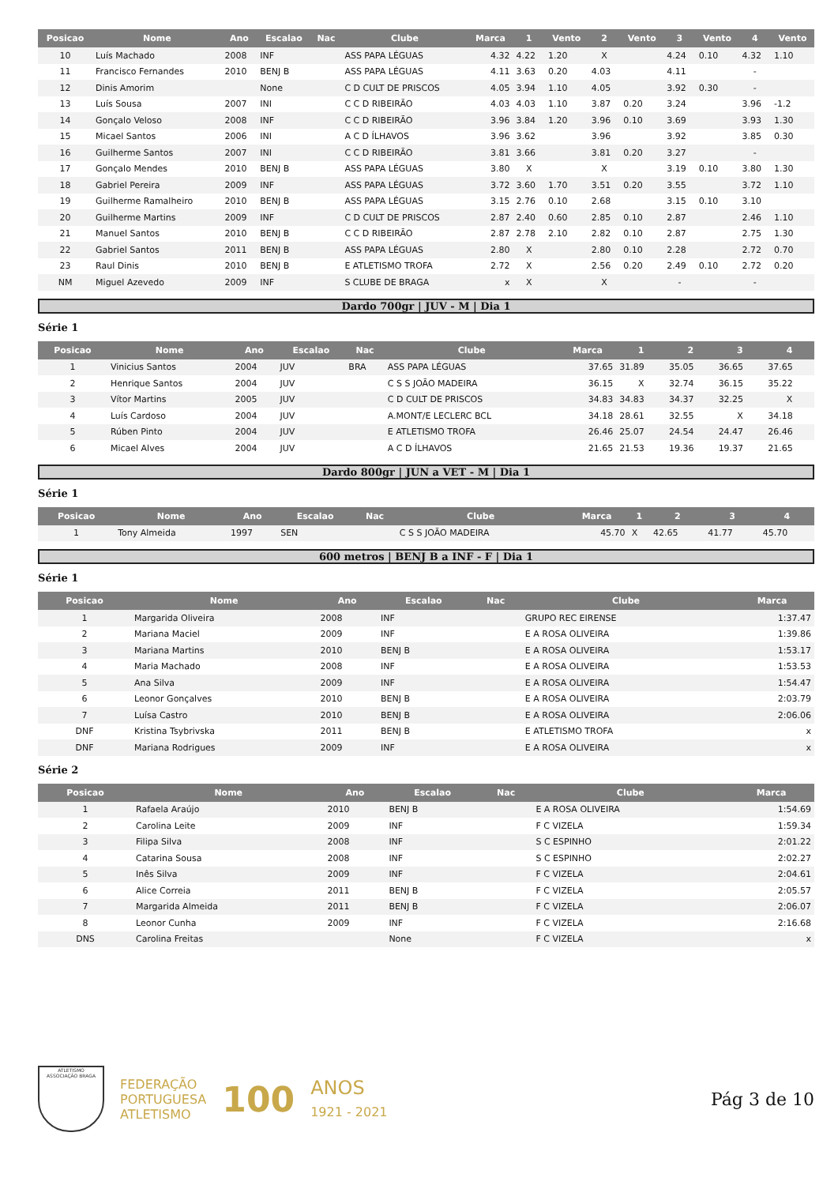| Posicao | Nome | Ano | Escalao | Nac | Clube | Marca | 1 | Vento | 2 | Vento | 3 | Vento | 4 | Vento |
| --- | --- | --- | --- | --- | --- | --- | --- | --- | --- | --- | --- | --- | --- | --- |
| 10 | Luís Machado | 2008 | INF | | ASS PAPA LÉGUAS | 4.32 | 4.22 | 1.20 | X | | 4.24 | 0.10 | 4.32 | 1.10 |
| 11 | Francisco Fernandes | 2010 | BENJ B | | ASS PAPA LÉGUAS | 4.11 | 3.63 | 0.20 | 4.03 | | 4.11 | | - | |
| 12 | Dinis Amorim | | None | | C D CULT DE PRISCOS | 4.05 | 3.94 | 1.10 | 4.05 | | 3.92 | 0.30 | - | |
| 13 | Luís Sousa | 2007 | INI | | C C D RIBEIRÃO | 4.03 | 4.03 | 1.10 | 3.87 | 0.20 | 3.24 | | 3.96 | -1.2 |
| 14 | Gonçalo Veloso | 2008 | INF | | C C D RIBEIRÃO | 3.96 | 3.84 | 1.20 | 3.96 | 0.10 | 3.69 | | 3.93 | 1.30 |
| 15 | Micael Santos | 2006 | INI | | A C D ÍLHAVOS | 3.96 | 3.62 | | 3.96 | | 3.92 | | 3.85 | 0.30 |
| 16 | Guilherme Santos | 2007 | INI | | C C D RIBEIRÃO | 3.81 | 3.66 | | 3.81 | 0.20 | 3.27 | | - | |
| 17 | Gonçalo Mendes | 2010 | BENJ B | | ASS PAPA LÉGUAS | 3.80 | X | | X | | 3.19 | 0.10 | 3.80 | 1.30 |
| 18 | Gabriel Pereira | 2009 | INF | | ASS PAPA LÉGUAS | 3.72 | 3.60 | 1.70 | 3.51 | 0.20 | 3.55 | | 3.72 | 1.10 |
| 19 | Guilherme Ramalheiro | 2010 | BENJ B | | ASS PAPA LÉGUAS | 3.15 | 2.76 | 0.10 | 2.68 | | 3.15 | 0.10 | 3.10 | |
| 20 | Guilherme Martins | 2009 | INF | | C D CULT DE PRISCOS | 2.87 | 2.40 | 0.60 | 2.85 | 0.10 | 2.87 | | 2.46 | 1.10 |
| 21 | Manuel Santos | 2010 | BENJ B | | C C D RIBEIRÃO | 2.87 | 2.78 | 2.10 | 2.82 | 0.10 | 2.87 | | 2.75 | 1.30 |
| 22 | Gabriel Santos | 2011 | BENJ B | | ASS PAPA LÉGUAS | 2.80 | X | | 2.80 | 0.10 | 2.28 | | 2.72 | 0.70 |
| 23 | Raul Dinis | 2010 | BENJ B | | E ATLETISMO TROFA | 2.72 | X | | 2.56 | 0.20 | 2.49 | 0.10 | 2.72 | 0.20 |
| NM | Miguel Azevedo | 2009 | INF | | S CLUBE DE BRAGA | x | X | | X | | - | | - | |
Dardo 700gr | JUV - M | Dia 1
Série 1
| Posicao | Nome | Ano | Escalao | Nac | Clube | Marca | 1 | 2 | 3 | 4 |
| --- | --- | --- | --- | --- | --- | --- | --- | --- | --- | --- |
| 1 | Vinicius Santos | 2004 | JUV | BRA | ASS PAPA LÉGUAS | 37.65 | 31.89 | 35.05 | 36.65 | 37.65 |
| 2 | Henrique Santos | 2004 | JUV | | C S S JOÃO MADEIRA | 36.15 | X | 32.74 | 36.15 | 35.22 |
| 3 | Vítor Martins | 2005 | JUV | | C D CULT DE PRISCOS | 34.83 | 34.83 | 34.37 | 32.25 | X |
| 4 | Luís Cardoso | 2004 | JUV | | A.MONT/E LECLERC BCL | 34.18 | 28.61 | 32.55 | X | 34.18 |
| 5 | Rúben Pinto | 2004 | JUV | | E ATLETISMO TROFA | 26.46 | 25.07 | 24.54 | 24.47 | 26.46 |
| 6 | Micael Alves | 2004 | JUV | | A C D ÍLHAVOS | 21.65 | 21.53 | 19.36 | 19.37 | 21.65 |
Dardo 800gr | JUN a VET - M | Dia 1
Série 1
| Posicao | Nome | Ano | Escalao | Nac | Clube | Marca | 1 | 2 | 3 | 4 |
| --- | --- | --- | --- | --- | --- | --- | --- | --- | --- | --- |
| 1 | Tony Almeida | 1997 | SEN | | C S S JOÃO MADEIRA | 45.70 | X | 42.65 | 41.77 | 45.70 |
600 metros | BENJ B a INF - F | Dia 1
Série 1
| Posicao | Nome | Ano | Escalao | Nac | Clube | Marca |
| --- | --- | --- | --- | --- | --- | --- |
| 1 | Margarida Oliveira | 2008 | INF | | GRUPO REC EIRENSE | 1:37.47 |
| 2 | Mariana Maciel | 2009 | INF | | E A ROSA OLIVEIRA | 1:39.86 |
| 3 | Mariana Martins | 2010 | BENJ B | | E A ROSA OLIVEIRA | 1:53.17 |
| 4 | Maria Machado | 2008 | INF | | E A ROSA OLIVEIRA | 1:53.53 |
| 5 | Ana Silva | 2009 | INF | | E A ROSA OLIVEIRA | 1:54.47 |
| 6 | Leonor Gonçalves | 2010 | BENJ B | | E A ROSA OLIVEIRA | 2:03.79 |
| 7 | Luísa Castro | 2010 | BENJ B | | E A ROSA OLIVEIRA | 2:06.06 |
| DNF | Kristina Tsybrivska | 2011 | BENJ B | | E ATLETISMO TROFA | x |
| DNF | Mariana Rodrigues | 2009 | INF | | E A ROSA OLIVEIRA | x |
Série 2
| Posicao | Nome | Ano | Escalao | Nac | Clube | Marca |
| --- | --- | --- | --- | --- | --- | --- |
| 1 | Rafaela Araújo | 2010 | BENJ B | | E A ROSA OLIVEIRA | 1:54.69 |
| 2 | Carolina Leite | 2009 | INF | | F C VIZELA | 1:59.34 |
| 3 | Filipa Silva | 2008 | INF | | S C ESPINHO | 2:01.22 |
| 4 | Catarina Sousa | 2008 | INF | | S C ESPINHO | 2:02.27 |
| 5 | Inês Silva | 2009 | INF | | F C VIZELA | 2:04.61 |
| 6 | Alice Correia | 2011 | BENJ B | | F C VIZELA | 2:05.57 |
| 7 | Margarida Almeida | 2011 | BENJ B | | F C VIZELA | 2:06.07 |
| 8 | Leonor Cunha | 2009 | INF | | F C VIZELA | 2:16.68 |
| DNS | Carolina Freitas | | None | | F C VIZELA | x |
ATLETISMO
ASSOCIAÇÃO BRAGA
FEDERAÇÃO
PORTUGUESA
ATLETISMO
100
ANOS
1921 - 2021
Pág 3 de 10